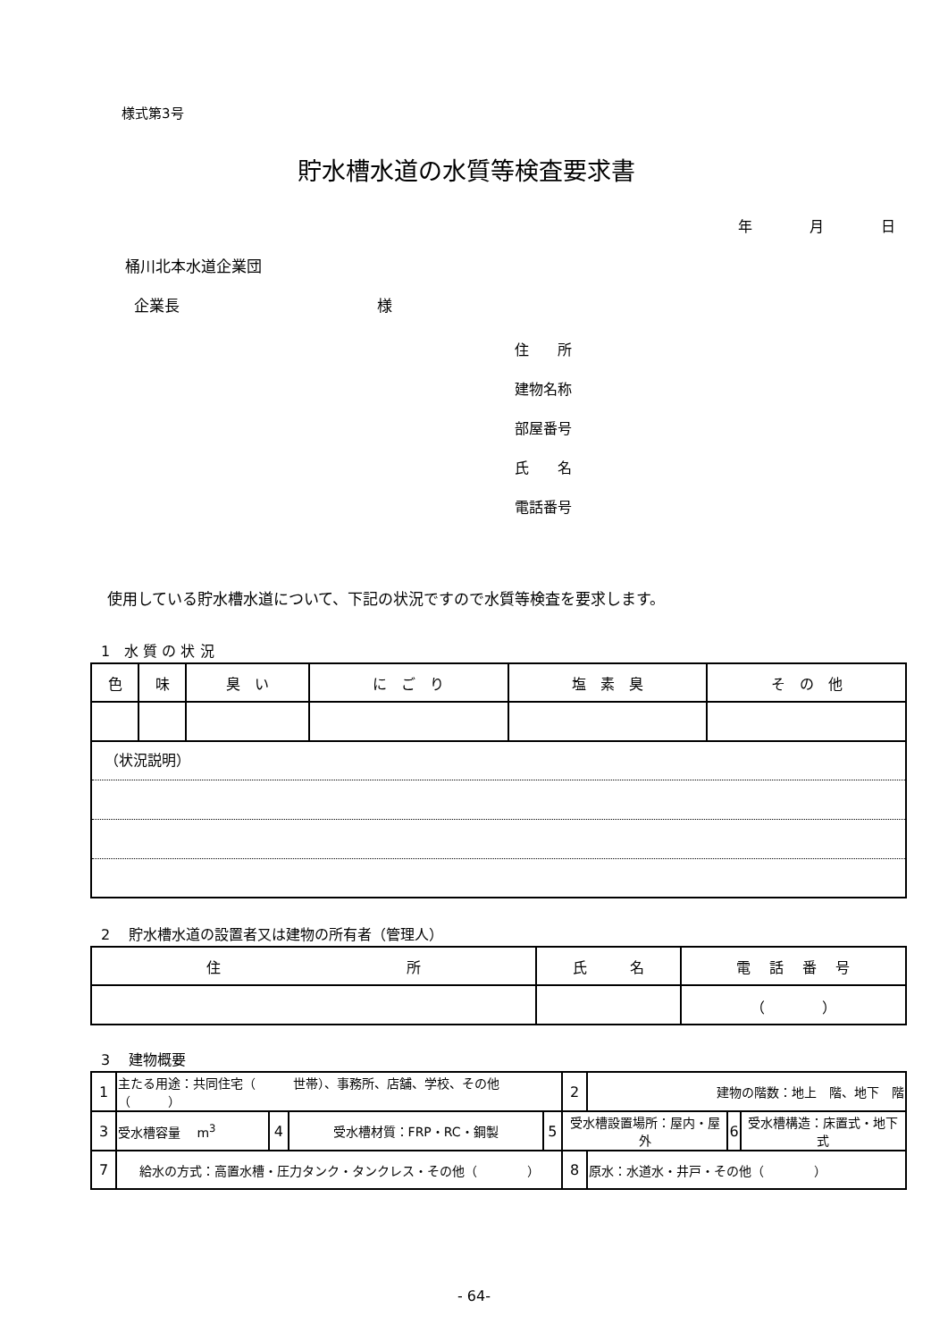様式第3号
貯水槽水道の水質等検査要求書
年　　　　月　　　　日
桶川北本水道企業団
企業長　　　　　　　　　　　　　様
住　　所
建物名称
部屋番号
氏　　名
電話番号
使用している貯水槽水道について、下記の状況ですので水質等検査を要求します。
1　水 質 の 状 況
| 色 | 味 | 臭 い | に ご り | 塩 素 臭 | そ の 他 |
| --- | --- | --- | --- | --- | --- |
| （状況説明） | | | | | |
2　 貯水槽水道の設置者又は建物の所有者（管理人）
| 住 所 | 氏 名 | 電 話 番 号 |
| --- | --- | --- |
| | | （ ） |
3　 建物概要
| 1 | 主たる用途：共同住宅（ 世帯）、事務所、店舗、学校、その他（ ） | | | | 2 | 建物の階数：地上 階、地下 階 | | |
| 3 | 受水槽容量 m<sup>3</sup> | 4 | 受水槽材質：FRP・RC・鋼製 | 5 | 受水槽設置場所：屋内・屋外 | | 6 | 受水槽構造：床置式・地下式 |
| 7 | 給水の方式：高置水槽・圧力タンク・タンクレス・その他（ ） | | | | 8 | 原水：水道水・井戸・その他（ ） | | |
- 64-